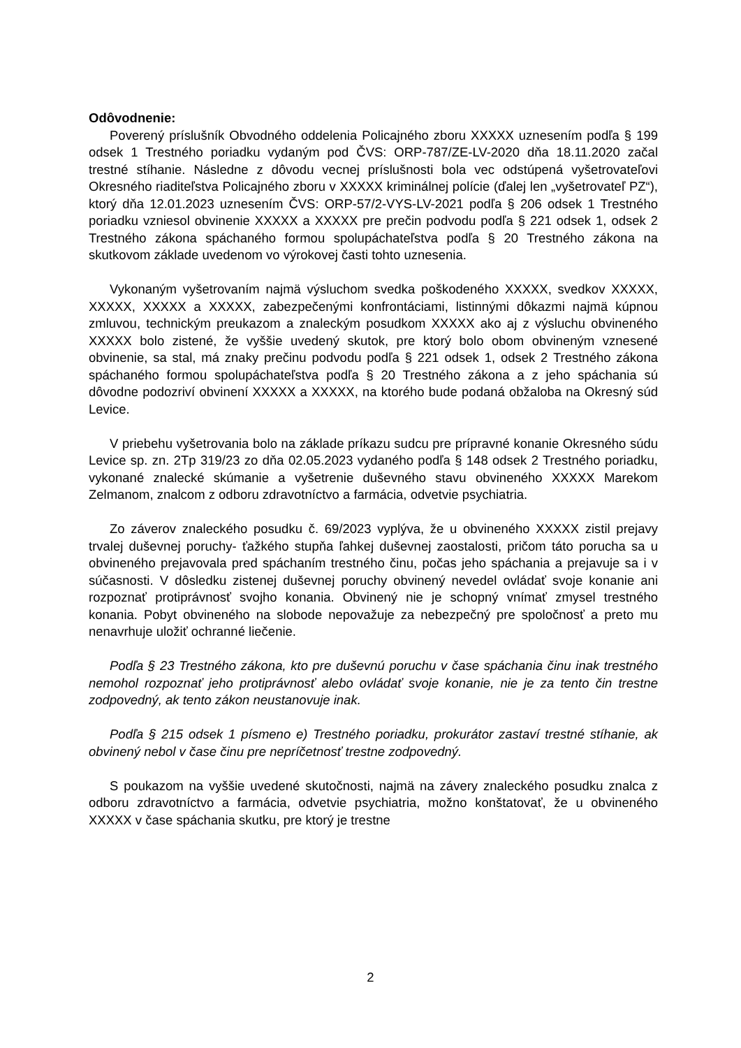Odôvodnenie:
Poverený príslušník Obvodného oddelenia Policajného zboru XXXXX uznesením podľa § 199 odsek 1 Trestného poriadku vydaným pod ČVS: ORP-787/ZE-LV-2020 dňa 18.11.2020 začal trestné stíhanie. Následne z dôvodu vecnej príslušnosti bola vec odstúpená vyšetrovateľovi Okresného riaditeľstva Policajného zboru v XXXXX kriminálnej polície (ďalej len „vyšetrovateľ PZ“), ktorý dňa 12.01.2023 uznesením ČVS: ORP-57/2-VYS-LV-2021 podľa § 206 odsek 1 Trestného poriadku vzniesol obvinenie XXXXX a XXXXX pre prečin podvodu podľa § 221 odsek 1, odsek 2 Trestného zákona spáchaného formou spolupáchateľstva podľa § 20 Trestného zákona na skutkovom základe uvedenom vo výrokovej časti tohto uznesenia.
Vykonaným vyšetrovaním najmä výsluchom svedka poškodeného XXXXX, svedkov XXXXX, XXXXX, XXXXX a XXXXX, zabezpečenými konfrontáciami, listinnými dôkazmi najmä kúpnou zmluvou, technickým preukazom a znaleckým posudkom XXXXX ako aj z výsluchu obvineného XXXXX bolo zistené, že vyššie uvedený skutok, pre ktorý bolo obom obvineným vznesené obvinenie, sa stal, má znaky prečinu podvodu podľa § 221 odsek 1, odsek 2 Trestného zákona spáchaného formou spolupáchateľstva podľa § 20 Trestného zákona a z jeho spáchania sú dôvodne podozriví obvinení XXXXX a XXXXX, na ktorého bude podaná obžaloba na Okresný súd Levice.
V priebehu vyšetrovania bolo na základe príkazu sudcu pre prípravné konanie Okresného súdu Levice sp. zn. 2Tp 319/23 zo dňa 02.05.2023 vydaného podľa § 148 odsek 2 Trestného poriadku, vykonané znalecké skúmanie a vyšetrenie duševného stavu obvineného XXXXX Marekom Zelmanom, znalcom z odboru zdravotníctvo a farmácia, odvetvie psychiatria.
Zo záverov znaleckého posudku č. 69/2023 vyplýva, že u obvineného XXXXX zistil prejavy trvalej duševnej poruchy- ťažkého stupňa ľahkej duševnej zaostalosti, pričom táto porucha sa u obvineného prejavovala pred spáchaním trestného činu, počas jeho spáchania a prejavuje sa i v súčasnosti. V dôsledku zistenej duševnej poruchy obvinený nevedel ovládať svoje konanie ani rozpoznať protiprávnosť svojho konania. Obvinený nie je schopný vnímať zmysel trestného konania. Pobyt obvineného na slobode nepovažuje za nebezpečný pre spoločnosť a preto mu nenavrhuje uložiť ochranné liečenie.
Podľa § 23 Trestného zákona, kto pre duševnú poruchu v čase spáchania činu inak trestného nemohol rozpoznať jeho protiprávnosť alebo ovládať svoje konanie, nie je za tento čin trestne zodpovedný, ak tento zákon neustanovuje inak.
Podľa § 215 odsek 1 písmeno e) Trestného poriadku, prokurátor zastaví trestné stíhanie, ak obvinený nebol v čase činu pre nepríčetnosť trestne zodpovedný.
S poukazom na vyššie uvedené skutočnosti, najmä na závery znaleckého posudku znalca z odboru zdravotníctvo a farmácia, odvetvie psychiatria, možno konštatovať, že u obvineného XXXXX v čase spáchania skutku, pre ktorý je trestne
2